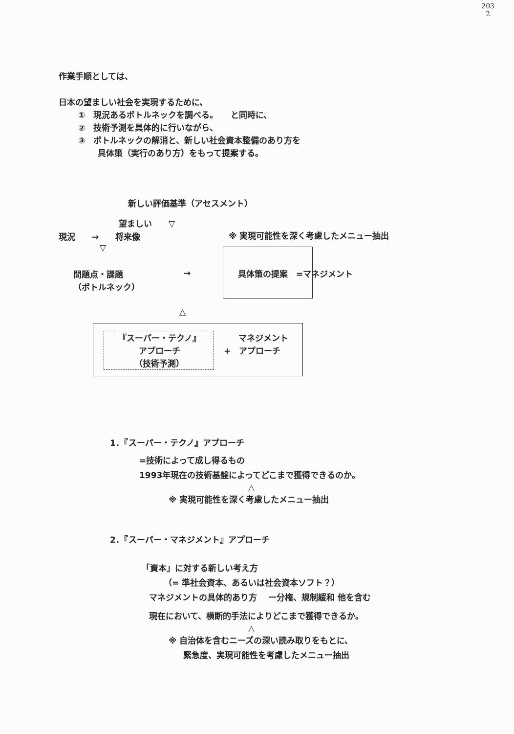203
2
作業手順としては、
日本の望ましい社会を実現するために、
①　現況あるボトルネックを調べる。　　と同時に、
②　技術予測を具体的に行いながら、
③　ボトルネックの解消と、新しい社会資本整備のあり方を
具体策（実行のあり方）をもって提案する。
新しい評価基準（アセスメント）
望ましい　　▽
現況　　→　　将来像
※ 実現可能性を深く考慮したメニュー抽出
▽
問題点・課題
（ボトルネック）
→ 具体策の提案　=マネジメント
△
『スーパー・テクノ』
アプローチ
（技術予測）
マネジメント
+　アプローチ
1．『スーパー・テクノ』アプローチ
=技術によって成し得るもの
1993年現在の技術基盤によってどこまで獲得できるのか。
△
※ 実現可能性を深く考慮したメニュー抽出
2．『スーパー・マネジメント』アプローチ
「資本」に対する新しい考え方
（= 準社会資本、あるいは社会資本ソフト？）
マネジメントの具体的あり方　 ー分権、規制緩和 他を含む
現在において、横断的手法によりどこまで獲得できるか。
△
※ 自治体を含むニーズの深い読み取りをもとに、
緊急度、実現可能性を考慮したメニュー抽出